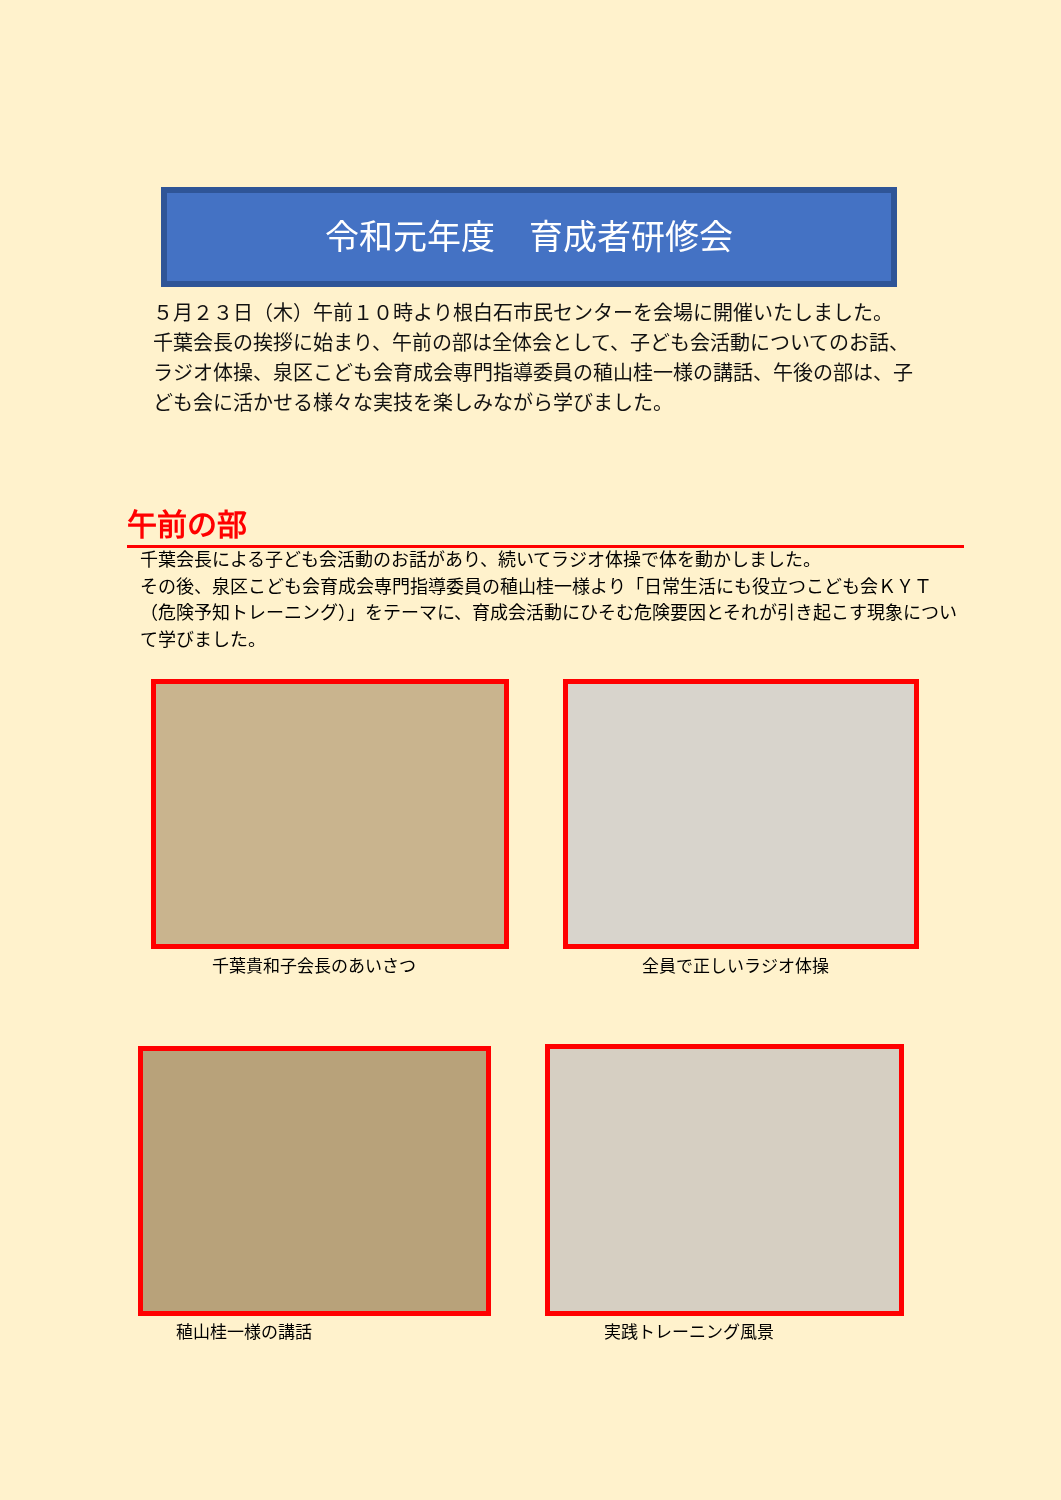令和元年度　育成者研修会
５月２３日（木）午前１０時より根白石市民センターを会場に開催いたしました。
千葉会長の挨拶に始まり、午前の部は全体会として、子ども会活動についてのお話、ラジオ体操、泉区こども会育成会専門指導委員の稙山桂一様の講話、午後の部は、子ども会に活かせる様々な実技を楽しみながら学びました。
午前の部
千葉会長による子ども会活動のお話があり、続いてラジオ体操で体を動かしました。
その後、泉区こども会育成会専門指導委員の稙山桂一様より「日常生活にも役立つこども会ＫＹＴ（危険予知トレーニング）」をテーマに、育成会活動にひそむ危険要因とそれが引き起こす現象について学びました。
千葉貴和子会長のあいさつ 全員で正しいラジオ体操
稙山桂一様の講話 実践トレーニング風景